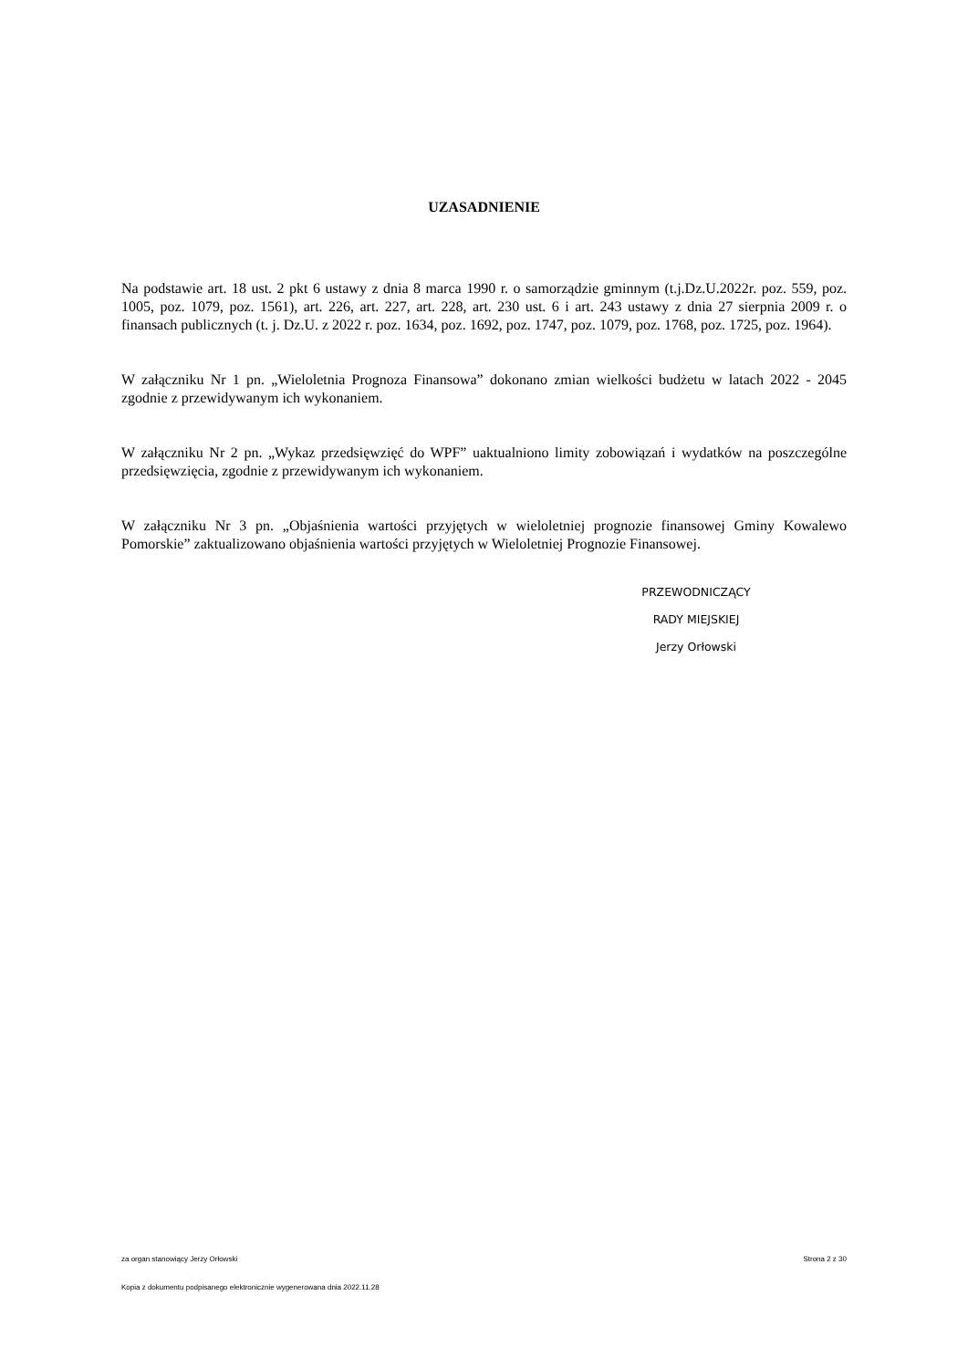UZASADNIENIE
Na podstawie art. 18 ust. 2 pkt 6 ustawy z dnia 8 marca 1990 r. o samorządzie gminnym (t.j.Dz.U.2022r. poz. 559, poz. 1005, poz. 1079, poz. 1561), art. 226, art. 227, art. 228, art. 230 ust. 6 i art. 243 ustawy z dnia 27 sierpnia 2009 r. o finansach publicznych (t. j. Dz.U. z 2022 r. poz. 1634, poz. 1692, poz. 1747, poz. 1079, poz. 1768, poz. 1725, poz. 1964).
W załączniku Nr 1 pn. „Wieloletnia Prognoza Finansowa” dokonano zmian wielkości budżetu w latach 2022 - 2045 zgodnie z przewidywanym ich wykonaniem.
W załączniku Nr 2 pn. „Wykaz przedsięwzięć do WPF” uaktualniono limity zobowiązań i wydatków na poszczególne przedsięwzięcia, zgodnie z przewidywanym ich wykonaniem.
W załączniku Nr 3 pn. „Objaśnienia wartości przyjętych w wieloletniej prognozie finansowej Gminy Kowalewo Pomorskie” zaktualizowano objaśnienia wartości przyjętych w Wieloletniej Prognozie Finansowej.
PRZEWODNICZĄCY
RADY MIEJSKIEJ
Jerzy Orłowski
za organ stanowiący Jerzy Orłowski Strona 2 z 30
Kopia z dokumentu podpisanego elektronicznie wygenerowana dnia 2022.11.28